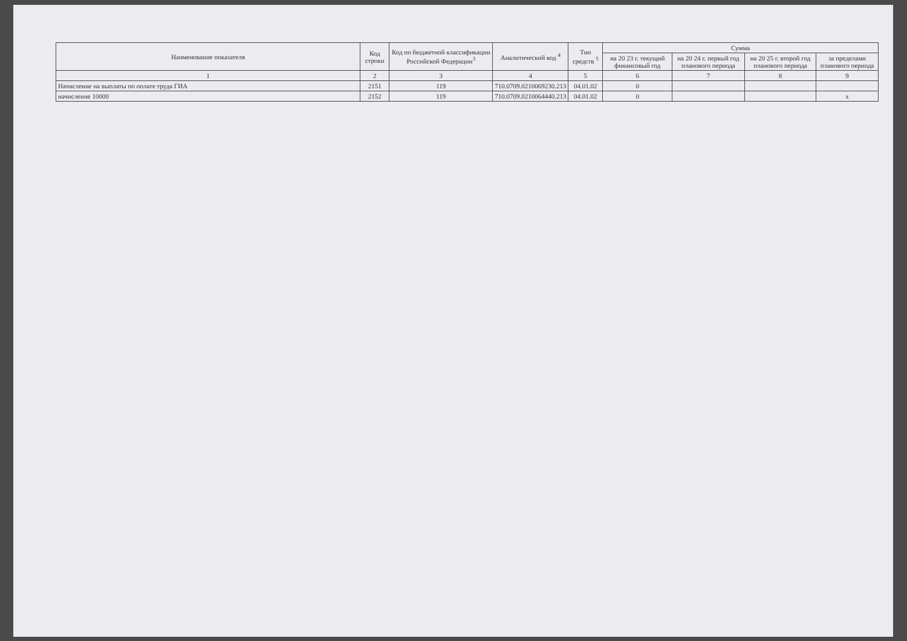| Наименование показателя | Код строки | Код по бюджетной классификации Российской Федерации<sup>3</sup> | Аналитический код <sup>4</sup> | Тип средств <sup>5</sup> | Сумма | | | |
| --- | --- | --- | --- | --- | --- | --- | --- | --- |
| | | | | | на 20 23 г. текущий финансовый год | на 20 24 г. первый год планового периода | на 20 25 г. второй год планового периода | за пределами планового периода |
| 1 | 2 | 3 | 4 | 5 | 6 | 7 | 8 | 9 |
| Начисление на выплаты по оплате труда ГИА | 2151 | 119 | 710.0709.0210069230.213 | 04.01.02 | 0 | | | |
| начисление 10000 | 2152 | 119 | 710.0709.0210064440.213 | 04.01.02 | 0 | | | x |